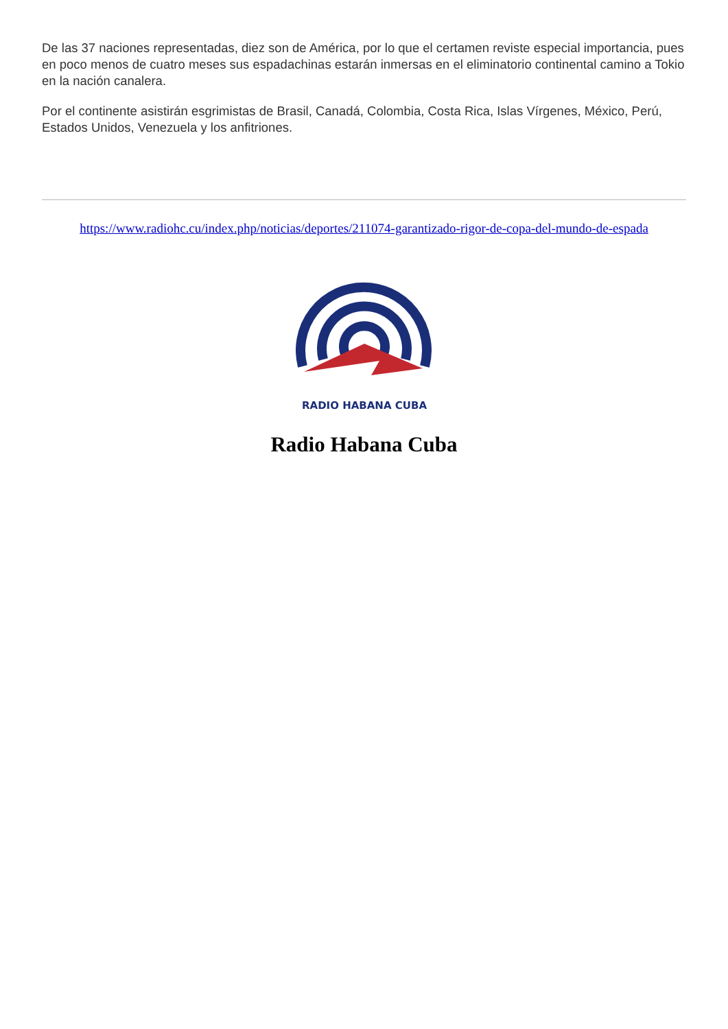De las 37 naciones representadas, diez son de América, por lo que el certamen reviste especial importancia, pues en poco menos de cuatro meses sus espadachinas estarán inmersas en el eliminatorio continental camino a Tokio en la nación canalera.
Por el continente asistirán esgrimistas de Brasil, Canadá, Colombia, Costa Rica, Islas Vírgenes, México, Perú, Estados Unidos, Venezuela y los anfitriones.
https://www.radiohc.cu/index.php/noticias/deportes/211074-garantizado-rigor-de-copa-del-mundo-de-espada
RADIO HABANA CUBA
Radio Habana Cuba